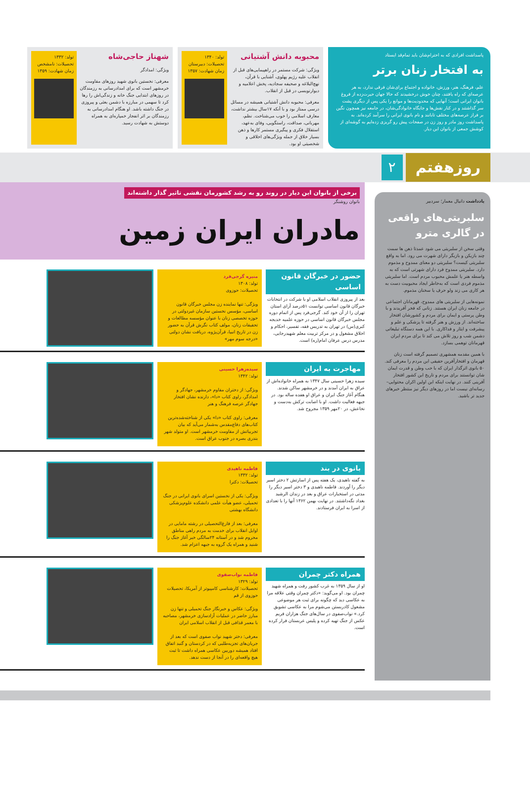پاسداشت افرادی که به احترام‌شان باید تمام‌قد ایستاد
به افتخار زنان برتر
علم، فرهنگ، هنر، ورزش، خانواده و اجتماع برای‌شان فرقی ندارد، به هر عرصه‌ای که راه یافتند، چنان خوش درخشیدند که حالا جهان حیرت‌زده از فروغ بانوان ایرانی است؛ آنهایی که محدودیت‌ها و موانع را یکی پس از دیگری پشت سر گذاشتند و در کنار نقش‌ها و جایگاه خانوادگی‌شان، در جامعه نیز همچون نگین بر فراز عرصه‌های مختلف تابانند و نام بانوی ایرانی را سرآمد کرده‌اند. به پاسداشت روز مادر و روز زن در صفحات پیش رو گریزی زده‌ایم به گوشه‌ای از کوشش جمعی از بانوان این دیار.
محبوبه دانش آشتیانی
ویژگی: شرکت مستمر در راهپیمایی‌های قبل از انقلاب علیه رژیم پهلوی، آشنایی با قرآن، نهج‌البلاغه و صحیفه سجادیه، پخش اعلامیه و دیوارنویسی در قبل از انقلاب.
معرفی: محبوبه دانش آشتیانی همیشه در مسائل درسی ممتاز بود و با آنکه ۱۷سال بیشتر نداشت، معارف اسلامی را خوب می‌شناخت. نظم، مهربانی، صداقت، راستگویی، وفای به‌عهد، استقلال فکری و پیگیری مستمر کارها و ذهن بسیار خلاق از جمله ویژگی‌های اخلاقی و شخصیتی او بود.
تولد: ۱۳۴۰
تحصیلات: دبیرستان
زمان شهادت: ۱۳۵۷
شهناز حاجی‌شاه
ویژگی: امدادگر
معرفی: نخستین بانوی شهید روزهای مقاومت خرمشهر است که برای امدادرسانی به رزمندگان در روزهای ابتدایی جنگ خانه و زندگی‌اش را رها کرد تا سهمی در مبارزه با دشمن بعثی و پیروزی در جنگ داشته باشد. او هنگام امدادرسانی به رزمندگان بر اثر انفجار خمپاره‌ای به همراه دوستش به شهادت رسید.
تولد: ۱۳۳۲
تحصیلات: نامشخص
زمان شهادت: ۱۳۵۹
روزهفتم ۲
یادداشت دانیال معمار؛ سردبیر
سلبریتی‌های واقعی در گالری مترو
وقتی سخن از سلبریتی می شود عمدتا ذهن ها سمت چند بازیکن و بازیگر دارای شهرت می رود. اما به واقع سلبریتی کیست؟ سلبریتی دو معنای ممدوح و مذموم دارد. سلبریتی ممدوح فرد دارای شهرتی است که به واسطه هنر یا علمش محبوب مردم است. اما سلبریتی مذموم فردی است که به‌خاطر ایجاد محبوبیت دست به هر کاری می زند ولو حرف یا سخنان مذموم.
نمونه‌هایی از سلبریتی های ممدوح، قهرمانان اجتماعی در جامعه زنان ایران هستند. زنانی که فخر آفریدند و با وطن پرستی و ایمان برای مردم و کشورشان افتخار ساخته‌اند. از ورزش و هنر گرفته تا پزشکی و علم و پیشرفت و ایثار و فداکاری. با این همه دستگاه تبلیغاتی دشمن شب و روز تلاش می کند تا برای مردم ایران قهرمانان توهمی بسازد.
با همین مقدمه همشهری تصمیم گرفته است زنان قهرمان و افتخارآفرین حقیقی این مردم را معرفی کند. ۵۰ بانوی اثرگذار ایران که با حب وطن و قدرت ایمان شان توانستند برای مردم و تاریخ این کشور افتخار آفرینی کنند. در نهایت اینکه این اولین اکران محتوایی–رسانه‌ای نیست اما در روزهای دیگر نیز منتظر خبرهای جدید تر باشید.
برخی از بانوان این دیار در روند رو به رشد کشورمان نقشی تاثیر گذار داشته‌اند
بانوان روشنگر
مادران ایران زمین
حضور در خبرگان قانون اساسی
بعد از پیروزی انقلاب اسلامی او با شرکت در انتخابات خبرگان قانون اساسی توانست ۵۱درصد آرای استان تهران را از آن خود کند. گرجی‌فرد پس از اتمام دوره مجلس خبرگان قانون اساسی در حوزه علمیه خدیجه کبری(س) در تهران به تدریس فقه، تفسیر، احکام و اخلاق مشغول و در مرکز تربیت معلم شهیدرجایی، مدرس درس عرفان امام(ره) است.
منیره گرجی‌فرد
تولد: ۱۳۰۸
تحصیلات: حوزوی
ویژگی: تنها نماینده زن مجلس خبرگان قانون اساسی، مؤسس نخستین سازمان غیردولتی در حوزه تخصصی زنان با عنوان مؤسسه مطالعات و تحقیقات زنان، مولف کتاب نگرش قرآن به حضور زن در تاریخ انبیا، قرآن‌پژوه، دریافت نشان دولتی «درجه سوم مهر»
مهاجرت به ایران
سیده زهرا حسینی سال ۱۳۴۷ به همراه خانواده‌اش از عراق به ایران آمدند و در خرمشهر ساکن شدند. هنگام آغاز جنگ ایران و عراق او هفده ساله بود. در جبهه فعالیت داشت. او با اصابت ترکش به‌دست و نخاعش، در ۲۰مهر ۱۳۵۹ مجروح شد.
سیده‌زهرا حسینی
تولد: ۱۳۴۲
ویژگی: از دختران مقاوم خرمشهر، جهادگر و امدادگر، راوی کتاب «دا»، دارنده نشان افتخار جهادگر عرصه فرهنگ و هنر
معرفی: راوی کتاب «دا» یکی از شناخته‌شده‌ترین کتاب‌های دفاع‌مقدس به‌شمار می‌آید که بیان تجربیاتش از مقاومت خرمشهر است. او متولد شهر بندری بصره در جنوب عراق است.
بانوی در بند
به گفته ناهیدی، یک هفته پس از اسارتش ۲ دختر اسیر دیگر را آوردند. فاطمه ناهیدی و ۳ دختر اسیر دیگر را مدتی در استخبارات عراق و بعد در زندان الرشید بغداد نگه‌داشتند. در نهایت بهمن ۱۳۶۲ آنها را با تعدادی از اسرا به ایران فرستادند.
فاطمه ناهیدی
تولد: ۱۳۳۲
تحصیلات: دکترا
ویژگی: یکی از نخستین اسرای بانوی ایرانی در جنگ تحمیلی، عضو هیأت علمی دانشکده علوم‌پزشکی دانشگاه بهشتی
معرفی: بعد از فارغ‌التحصیلی در رشته مامایی در اوایل انقلاب برای خدمت به مردم راهی مناطق محروم شد و در آستانه ۲۴سالگی خبر آغاز جنگ را شنید و همراه یک گروه به جبهه اعزام شد.
همراه دکتر چمران
او از سال ۱۳۵۹ به غرب کشور رفت و همراه شهید چمران بود. او می‌گوید: «دکتر چمران وقتی علاقه مرا به عکاسی دید که چگونه برای ثبت هر موضوعی مشغول کادربستن می‌شوم مرا به عکاسی تشویق کرد.» نواب‌صفوی در سال‌های جنگ هزاران فریم عکس از جنگ تهیه کرده و پلیس عربستان فرار کرده است.
فاطمه نواب‌صفوی
تولد: ۱۳۲۹
تحصیلات: کارشناسی کامپیوتر از آمریکا، تحصیلات حوزوی از قم
ویژگی: عکاس و خبرنگار جنگ تحمیلی و تنها زن مبارز حاضر در عملیات آزادسازی خرمشهر، مصاحبه با معمر قذافی قبل از انقلاب اسلامی ایران
معرفی: دختر شهید نواب صفوی است که بعد از جریان‌های تجزیه‌طلبی که در کردستان و گنبد اتفاق افتاد همیشه دوربین عکاسی همراه داشت تا ثبت هیچ واقعه‌ای را در آنجا از دست ندهد.